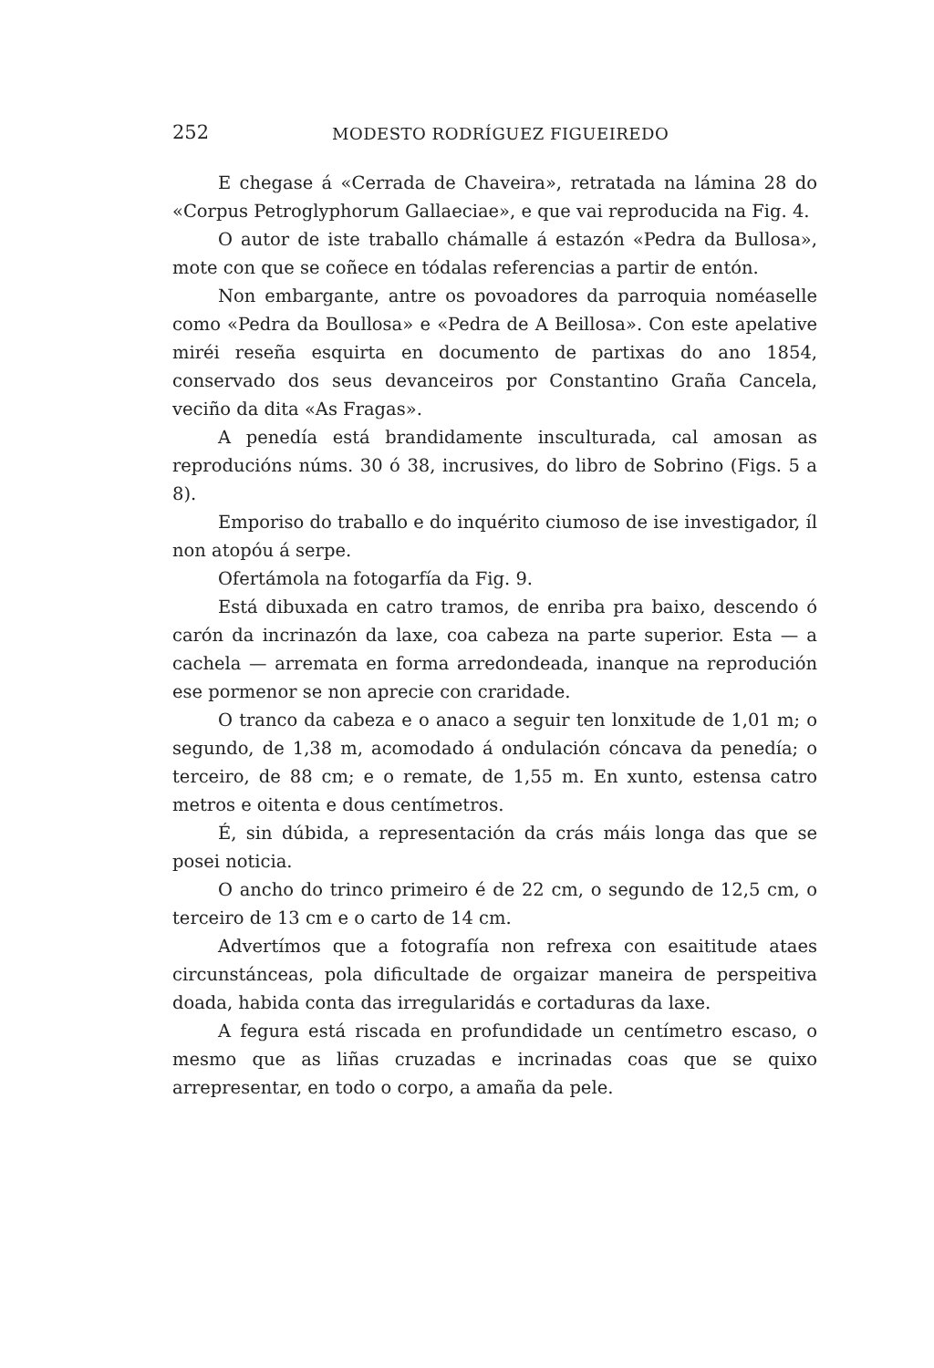252 MODESTO RODRÍGUEZ FIGUEIREDO
E chegase á «Cerrada de Chaveira», retratada na lámina 28 do «Corpus Petroglyphorum Gallaeciae», e que vai reproducida na Fig. 4.
O autor de iste traballo chámalle á estazón «Pedra da Bullosa», mote con que se coñece en tódalas referencias a partir de entón.
Non embargante, antre os povoadores da parroquia noméaselle como «Pedra da Boullosa» e «Pedra de A Beillosa». Con este apelative miréi reseña esquirta en documento de partixas do ano 1854, conservado dos seus devanceiros por Constantino Graña Cancela, veciño da dita «As Fragas».
A penedía está brandidamente insculturada, cal amosan as reproducións núms. 30 ó 38, incrusives, do libro de Sobrino (Figs. 5 a 8).
Emporiso do traballo e do inquérito ciumoso de ise investigador, íl non atopóu á serpe.
Ofertámola na fotogarfía da Fig. 9.
Está dibuxada en catro tramos, de enriba pra baixo, descendo ó carón da incrinazón da laxe, coa cabeza na parte superior. Esta — a cachela — arremata en forma arredondeada, inanque na reprodución ese pormenor se non aprecie con craridade.
O tranco da cabeza e o anaco a seguir ten lonxitude de 1,01 m; o segundo, de 1,38 m, acomodado á ondulación cóncava da penedía; o terceiro, de 88 cm; e o remate, de 1,55 m. En xunto, estensa catro metros e oitenta e dous centímetros.
É, sin dúbida, a representación da crás máis longa das que se posei noticia.
O ancho do trinco primeiro é de 22 cm, o segundo de 12,5 cm, o terceiro de 13 cm e o carto de 14 cm.
Advertímos que a fotografía non refrexa con esaititude ataes circunstánceas, pola dificultade de orgaizar maneira de perspeitiva doada, habida conta das irregularidás e cortaduras da laxe.
A fegura está riscada en profundidade un centímetro escaso, o mesmo que as liñas cruzadas e incrinadas coas que se quixo arrepresentar, en todo o corpo, a amaña da pele.